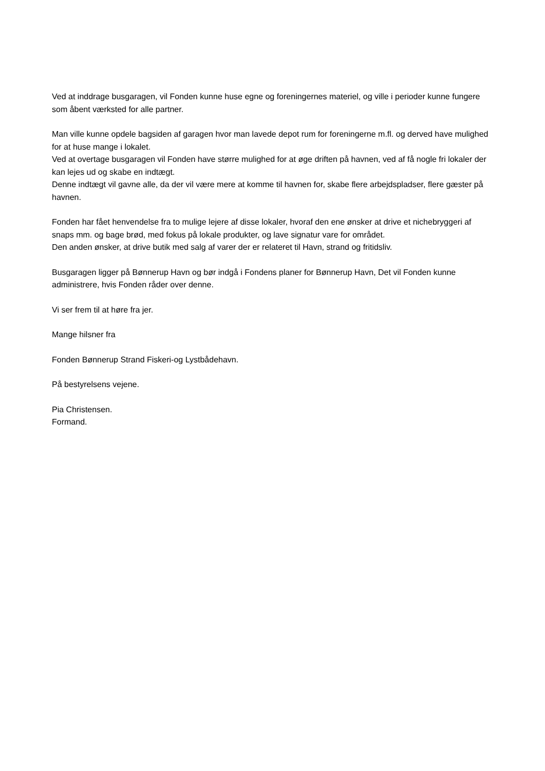Ved at inddrage busgaragen, vil Fonden kunne huse egne og foreningernes materiel, og ville i perioder kunne fungere som åbent værksted for alle partner.
Man ville kunne opdele bagsiden af garagen hvor man lavede depot rum for foreningerne m.fl. og derved have mulighed for at huse mange i lokalet.
Ved at overtage busgaragen vil Fonden have større mulighed for at øge driften på havnen, ved af få nogle fri lokaler der kan lejes ud og skabe en indtægt.
Denne indtægt vil gavne alle, da der vil være mere at komme til havnen for, skabe flere arbejdspladser, flere gæster på havnen.
Fonden har fået henvendelse fra to mulige lejere af disse lokaler, hvoraf den ene ønsker at drive et nichebryggeri af snaps mm. og bage brød, med fokus på lokale produkter, og lave signatur vare for området.
Den anden ønsker, at drive butik med salg af varer der er relateret til Havn, strand og fritidsliv.
Busgaragen ligger på Bønnerup Havn og bør indgå i Fondens planer for Bønnerup Havn, Det vil Fonden kunne administrere, hvis Fonden råder over denne.
Vi ser frem til at høre fra jer.
Mange hilsner fra
Fonden Bønnerup Strand Fiskeri-og Lystbådehavn.
På bestyrelsens vejene.
Pia Christensen.
Formand.